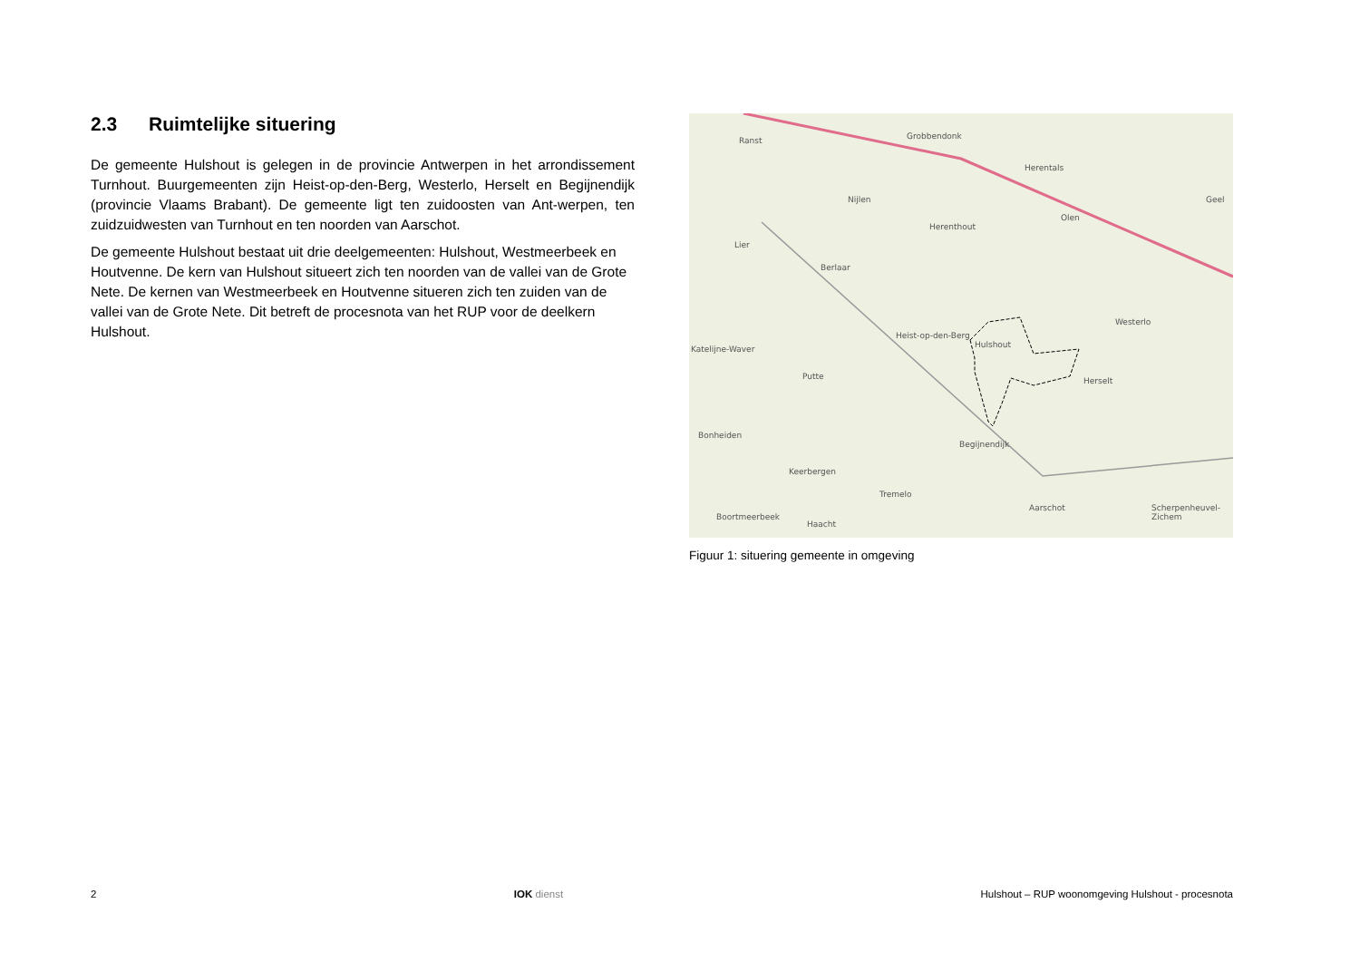2.3 Ruimtelijke situering
De gemeente Hulshout is gelegen in de provincie Antwerpen in het arrondissement Turnhout. Buurgemeenten zijn Heist-op-den-Berg, Westerlo, Herselt en Begijnendijk (provincie Vlaams Brabant). De gemeente ligt ten zuidoosten van Ant-werpen, ten zuidzuidwesten van Turnhout en ten noorden van Aarschot.
De gemeente Hulshout bestaat uit drie deelgemeenten: Hulshout, Westmeerbeek en Houtvenne. De kern van Hulshout situeert zich ten noorden van de vallei van de Grote Nete. De kernen van Westmeerbeek en Houtvenne situeren zich ten zuiden van de vallei van de Grote Nete. Dit betreft de procesnota van het RUP voor de deelkern Hulshout.
Ranst Grobbendonk
Herentals
Geel
Nijlen
Olen
Herenthout
Lier
Berlaar
Westerlo
Heist-op-den-Berg
Hulshout
Katelijne-Waver
Putte Herselt
Bonheiden
Begijnendijk
Keerbergen
Tremelo
Aarschot
Boortmeerbeek
Haacht
Scherpenheuvel-Zichem
Figuur 1: situering gemeente in omgeving
2 IOK dienst Hulshout – RUP woonomgeving Hulshout - procesnota